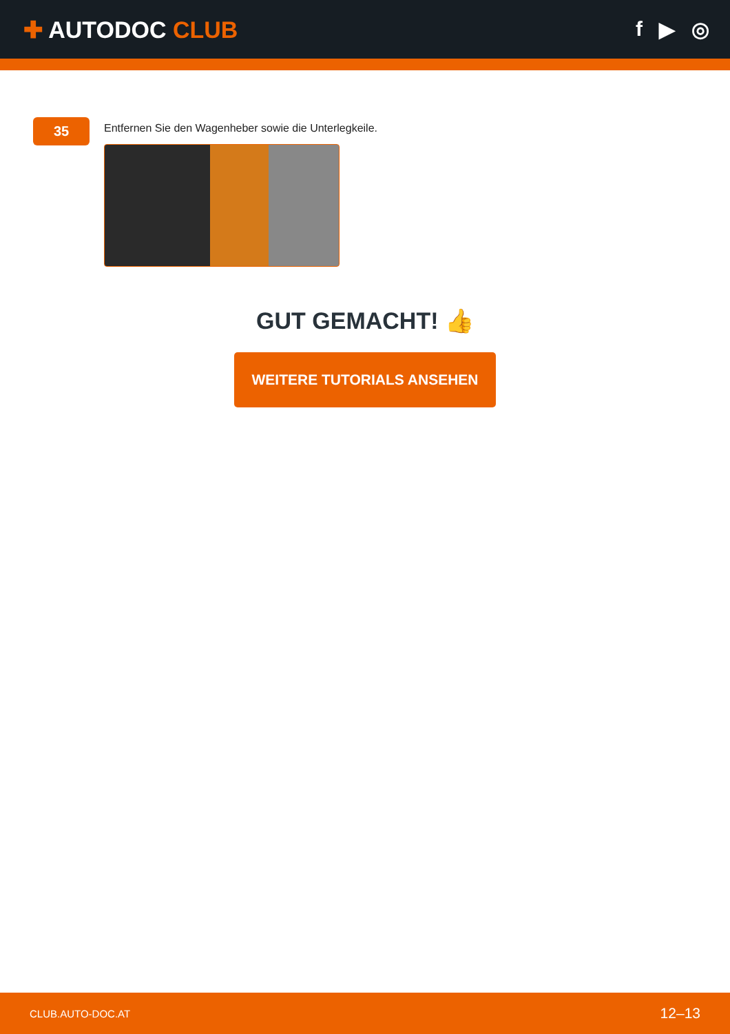✚ AUTODOC CLUB f ▶ ◎
35
Entfernen Sie den Wagenheber sowie die Unterlegkeile.
GUT GEMACHT! 👍
WEITERE TUTORIALS ANSEHEN
CLUB.AUTO-DOC.AT 12–13